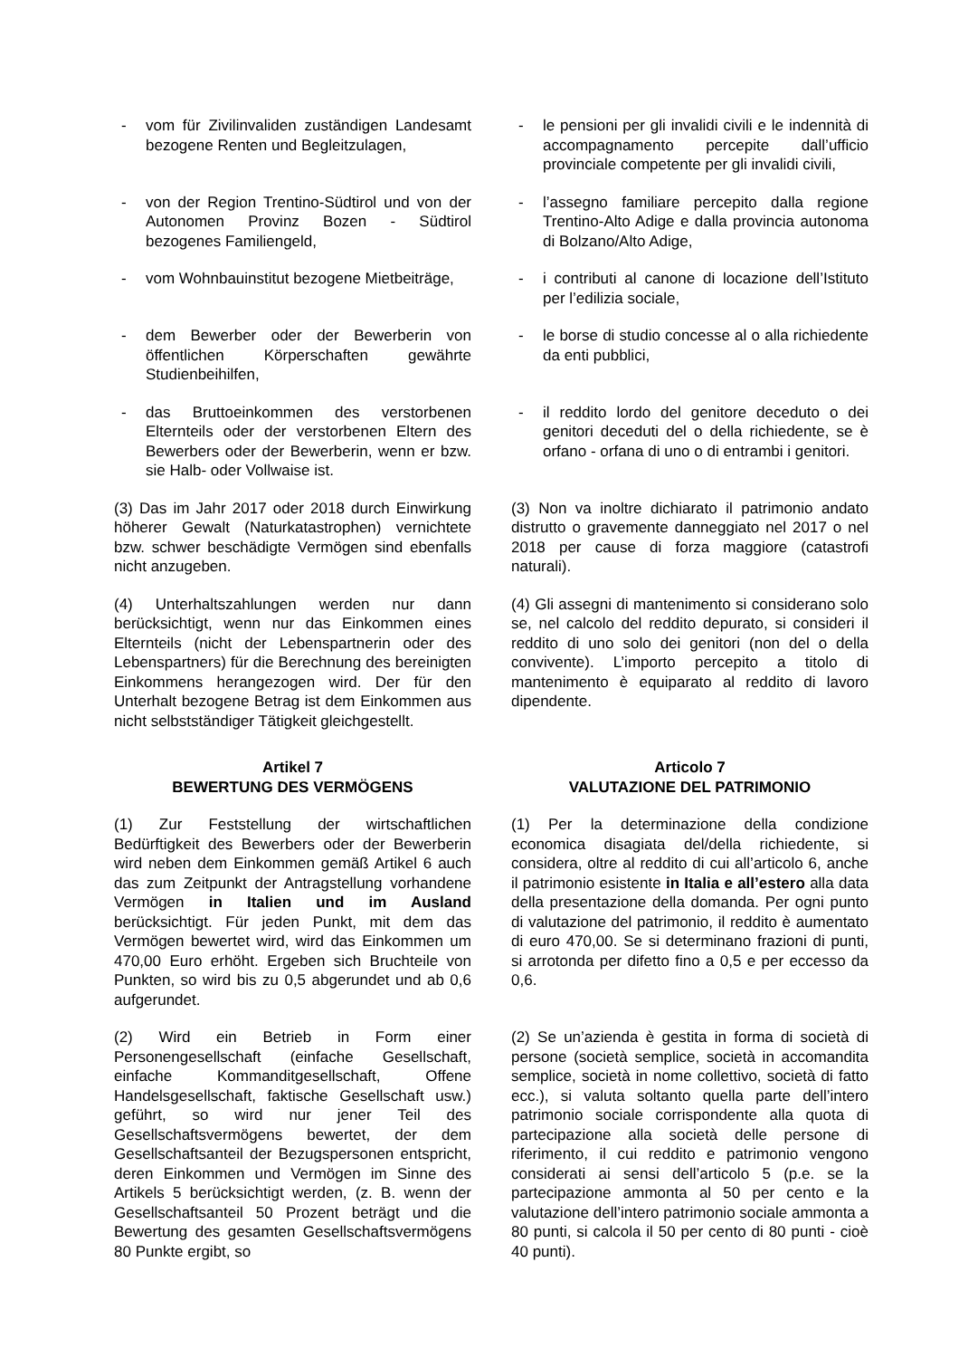- vom für Zivilinvaliden zuständigen Landesamt bezogene Renten und Begleitzulagen,
- le pensioni per gli invalidi civili e le indennità di accompagnamento percepite dall’ufficio provinciale competente per gli invalidi civili,
- von der Region Trentino-Südtirol und von der Autonomen Provinz Bozen - Südtirol bezogenes Familiengeld,
- l’assegno familiare percepito dalla regione Trentino-Alto Adige e dalla provincia autonoma di Bolzano/Alto Adige,
- vom Wohnbauinstitut bezogene Mietbeiträge,
- i contributi al canone di locazione dell’Istituto per l’edilizia sociale,
- dem Bewerber oder der Bewerberin von öffentlichen Körperschaften gewährte Studienbeihilfen,
- le borse di studio concesse al o alla richiedente da enti pubblici,
- das Bruttoeinkommen des verstorbenen Elternteils oder der verstorbenen Eltern des Bewerbers oder der Bewerberin, wenn er bzw. sie Halb- oder Vollwaise ist.
- il reddito lordo del genitore deceduto o dei genitori deceduti del o della richiedente, se è orfano - orfana di uno o di entrambi i genitori.
(3) Das im Jahr 2017 oder 2018 durch Einwirkung höherer Gewalt (Naturkatastrophen) vernichtete bzw. schwer beschädigte Vermögen sind ebenfalls nicht anzugeben.
(3) Non va inoltre dichiarato il patrimonio andato distrutto o gravemente danneggiato nel 2017 o nel 2018 per cause di forza maggiore (catastrofi naturali).
(4) Unterhaltszahlungen werden nur dann berücksichtigt, wenn nur das Einkommen eines Elternteils (nicht der Lebenspartnerin oder des Lebenspartners) für die Berechnung des bereinigten Einkommens herangezogen wird. Der für den Unterhalt bezogene Betrag ist dem Einkommen aus nicht selbstständiger Tätigkeit gleichgestellt.
(4) Gli assegni di mantenimento si considerano solo se, nel calcolo del reddito depurato, si consideri il reddito di uno solo dei genitori (non del o della convivente). L’importo percepito a titolo di mantenimento è equiparato al reddito di lavoro dipendente.
Artikel 7
BEWERTUNG DES VERMÖGENS
Articolo 7
VALUTAZIONE DEL PATRIMONIO
(1) Zur Feststellung der wirtschaftlichen Bedürftigkeit des Bewerbers oder der Bewerberin wird neben dem Einkommen gemäß Artikel 6 auch das zum Zeitpunkt der Antragstellung vorhandene Vermögen in Italien und im Ausland berücksichtigt. Für jeden Punkt, mit dem das Vermögen bewertet wird, wird das Einkommen um 470,00 Euro erhöht. Ergeben sich Bruchteile von Punkten, so wird bis zu 0,5 abgerundet und ab 0,6 aufgerundet.
(1) Per la determinazione della condizione economica disagiata del/della richiedente, si considera, oltre al reddito di cui all’articolo 6, anche il patrimonio esistente in Italia e all’estero alla data della presentazione della domanda. Per ogni punto di valutazione del patrimonio, il reddito è aumentato di euro 470,00. Se si determinano frazioni di punti, si arrotonda per difetto fino a 0,5 e per eccesso da 0,6.
(2) Wird ein Betrieb in Form einer Personengesellschaft (einfache Gesellschaft, einfache Kommanditgesellschaft, Offene Handelsgesellschaft, faktische Gesellschaft usw.) geführt, so wird nur jener Teil des Gesellschaftsvermögens bewertet, der dem Gesellschaftsanteil der Bezugspersonen entspricht, deren Einkommen und Vermögen im Sinne des Artikels 5 berücksichtigt werden, (z. B. wenn der Gesellschaftsanteil 50 Prozent beträgt und die Bewertung des gesamten Gesellschaftsvermögens 80 Punkte ergibt, so
(2) Se un’azienda è gestita in forma di società di persone (società semplice, società in accomandita semplice, società in nome collettivo, società di fatto ecc.), si valuta soltanto quella parte dell’intero patrimonio sociale corrispondente alla quota di partecipazione alla società delle persone di riferimento, il cui reddito e patrimonio vengono considerati ai sensi dell’articolo 5 (p.e. se la partecipazione ammonta al 50 per cento e la valutazione dell’intero patrimonio sociale ammonta a 80 punti, si calcola il 50 per cento di 80 punti - cioè 40 punti).